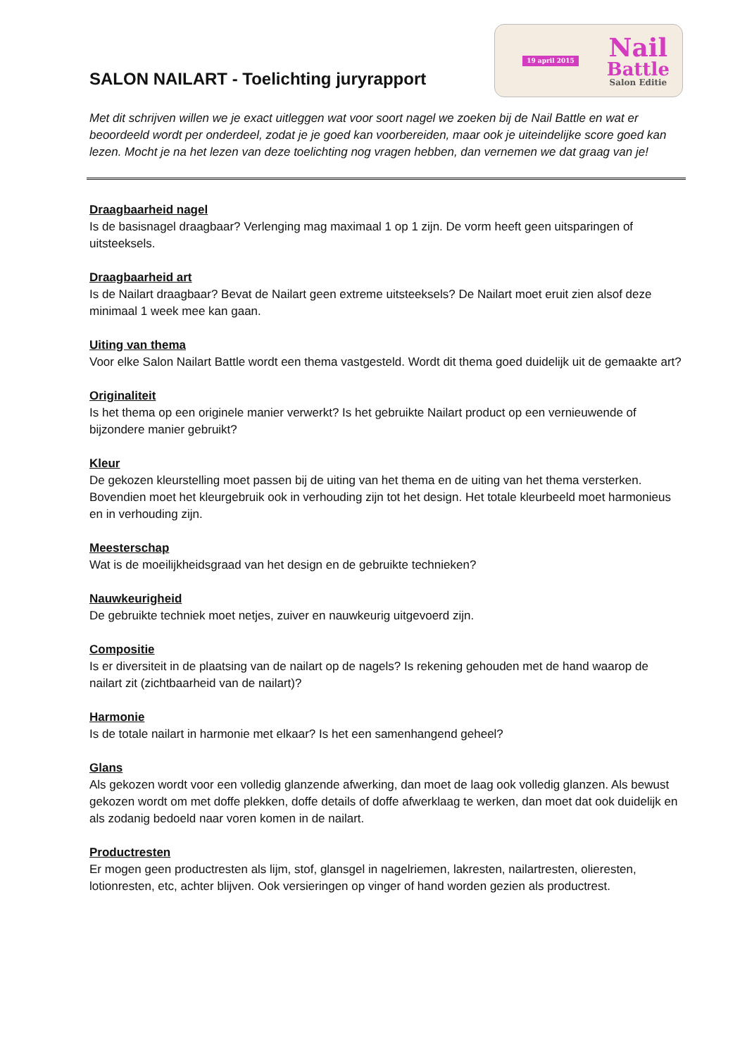SALON NAILART - Toelichting juryrapport
19 april 2015
Nail
Battle
Salon Editie
Met dit schrijven willen we je exact uitleggen wat voor soort nagel we zoeken bij de Nail Battle en wat er beoordeeld wordt per onderdeel, zodat je je goed kan voorbereiden, maar ook je uiteindelijke score goed kan lezen. Mocht je na het lezen van deze toelichting nog vragen hebben, dan vernemen we dat graag van je!
Draagbaarheid nagel
Is de basisnagel draagbaar? Verlenging mag maximaal 1 op 1 zijn. De vorm heeft geen uitsparingen of uitsteeksels.
Draagbaarheid art
Is de Nailart draagbaar? Bevat de Nailart geen extreme uitsteeksels? De Nailart moet eruit zien alsof deze minimaal 1 week mee kan gaan.
Uiting van thema
Voor elke Salon Nailart Battle wordt een thema vastgesteld. Wordt dit thema goed duidelijk uit de gemaakte art?
Originaliteit
Is het thema op een originele manier verwerkt? Is het gebruikte Nailart product op een vernieuwende of bijzondere manier gebruikt?
Kleur
De gekozen kleurstelling moet passen bij de uiting van het thema en de uiting van het thema versterken. Bovendien moet het kleurgebruik ook in verhouding zijn tot het design. Het totale kleurbeeld moet harmonieus en in verhouding zijn.
Meesterschap
Wat is de moeilijkheidsgraad van het design en de gebruikte technieken?
Nauwkeurigheid
De gebruikte techniek moet netjes, zuiver en nauwkeurig uitgevoerd zijn.
Compositie
Is er diversiteit in de plaatsing van de nailart op de nagels? Is rekening gehouden met de hand waarop de nailart zit (zichtbaarheid van de nailart)?
Harmonie
Is de totale nailart in harmonie met elkaar? Is het een samenhangend geheel?
Glans
Als gekozen wordt voor een volledig glanzende afwerking, dan moet de laag ook volledig glanzen. Als bewust gekozen wordt om met doffe plekken, doffe details of doffe afwerklaag te werken, dan moet dat ook duidelijk en als zodanig bedoeld naar voren komen in de nailart.
Productresten
Er mogen geen productresten als lijm, stof, glansgel in nagelriemen, lakresten, nailartresten, olieresten, lotionresten, etc, achter blijven. Ook versieringen op vinger of hand worden gezien als productrest.